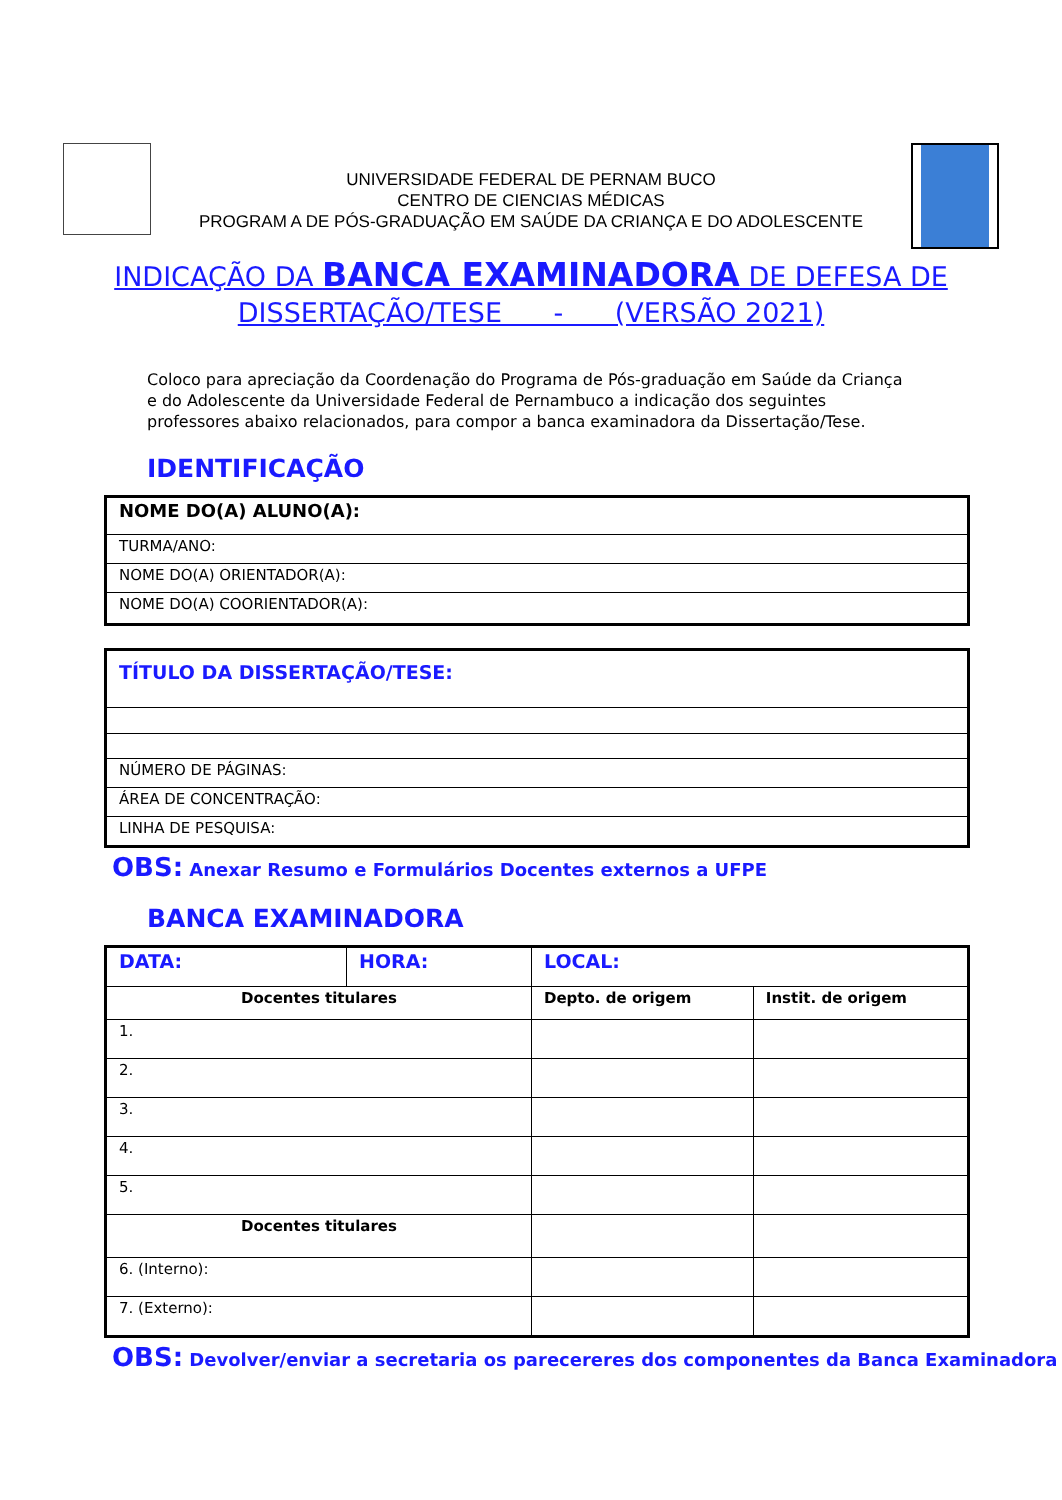UNIVERSIDADE FEDERAL DE PERNAM BUCO
CENTRO DE CIENCIAS MÉDICAS
PROGRAM A DE PÓS-GRADUAÇÃO EM SAÚDE DA CRIANÇA E DO ADOLESCENTE
INDICAÇÃO DA BANCA EXAMINADORA DE DEFESA DE
DISSERTAÇÃO/TESE - (VERSÃO 2021)
Coloco para apreciação da Coordenação do Programa de Pós-graduação em Saúde da Criança e do Adolescente da Universidade Federal de Pernambuco a indicação dos seguintes professores abaixo relacionados, para compor a banca examinadora da Dissertação/Tese.
IDENTIFICAÇÃO
| NOME DO(A) ALUNO(A): |
| TURMA/ANO: |
| NOME DO(A) ORIENTADOR(A): |
| NOME DO(A) COORIENTADOR(A): |
| TÍTULO DA DISSERTAÇÃO/TESE: |
| NÚMERO DE PÁGINAS: |
| ÁREA DE CONCENTRAÇÃO: |
| LINHA DE PESQUISA: |
OBS: Anexar Resumo e Formulários Docentes externos a UFPE
BANCA EXAMINADORA
| DATA: | HORA: | LOCAL: | |
| Docentes titulares | | Depto. de origem | Instit. de origem |
| 1. | | | |
| 2. | | | |
| 3. | | | |
| 4. | | | |
| 5. | | | |
| Docentes titulares | | | |
| 6. (Interno): | | | |
| 7. (Externo): | | | |
OBS: Devolver/enviar a secretaria os parecereres dos componentes da Banca Examinadora